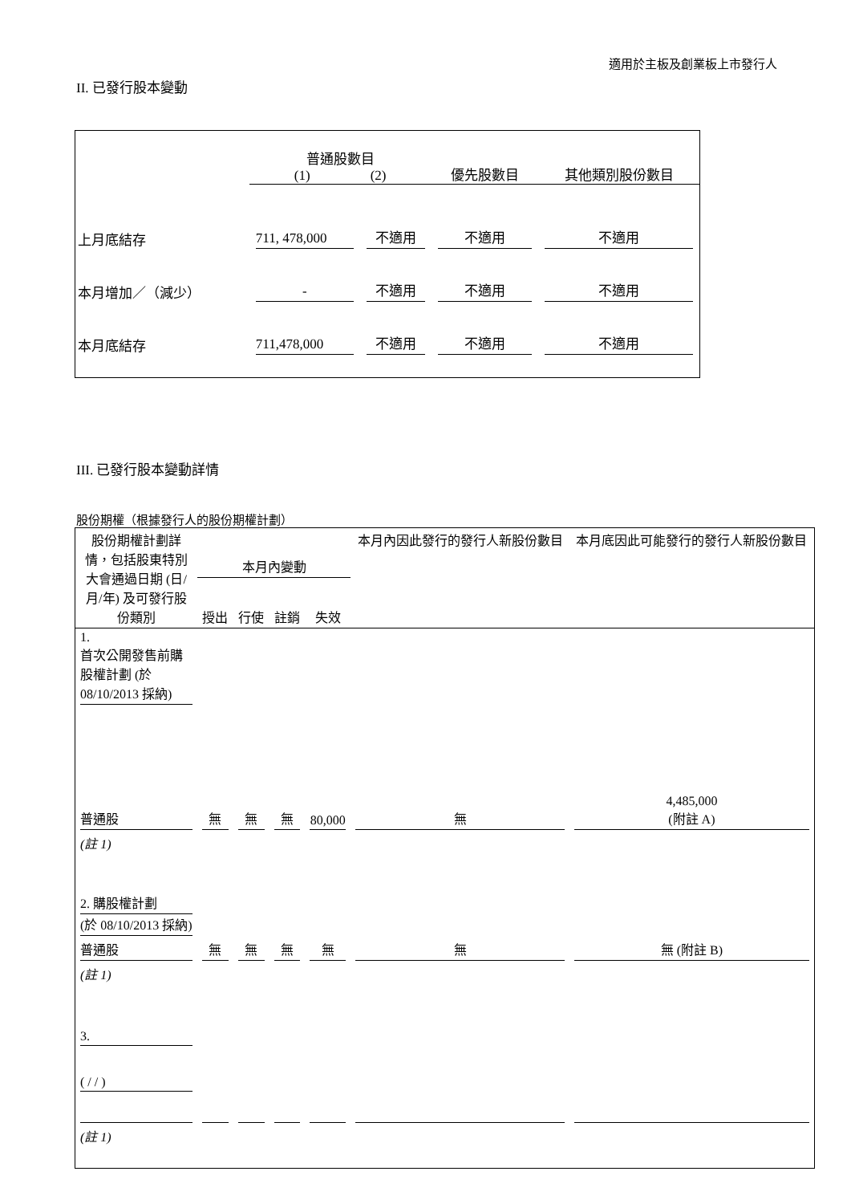適用於主板及創業板上市發行人
II. 已發行股本變動
| | 普通股數目 (1) (2) | | 優先股數目 | 其他類別股份數目 |
| 上月底結存 | 711, 478,000 | 不適用 | 不適用 | 不適用 |
| 本月增加／（減少） | - | 不適用 | 不適用 | 不適用 |
| 本月底結存 | 711,478,000 | 不適用 | 不適用 | 不適用 |
III. 已發行股本變動詳情
股份期權（根據發行人的股份期權計劃）
| 股份期權計劃詳情，包括股東特別大會通過日期 (日/月/年) 及可發行股份類別 | 本月內變動 | | | | 本月內因此發行的發行人新股份數目 | 本月底因此可能發行的發行人新股份數目 |
| --- | --- | --- | --- | --- | --- | --- |
| | 授出 | 行使 | 註銷 | 失效 | | |
| 1. 首次公開發售前購股權計劃 (於 08/10/2013 採納) | | | | | | |
| 普通股 | 無 | 無 | 無 | 80,000 | 無 | 4,485,000 (附註 A) |
| (註 1) | | | | | | |
| 2. 購股權計劃 (於 08/10/2013 採納) | | | | | | |
| 普通股 | 無 | 無 | 無 | 無 | 無 | 無 (附註 B) |
| (註 1) | | | | | | |
| 3. ( / / ) | | | | | | |
| (註 1) | | | | | | |